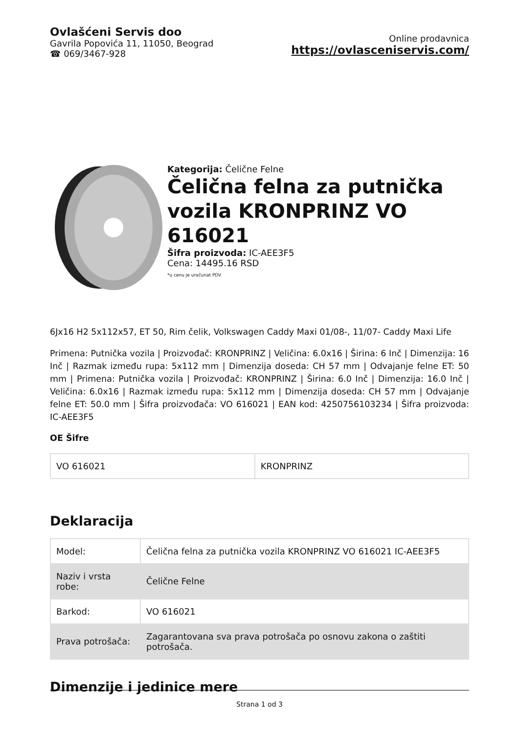Ovlašćeni Servis doo
Gavrila Popovića 11, 11050, Beograd
☎ 069/3467-928
Online prodavnica
https://ovlasceniservis.com/
Kategorija: Čelične Felne
Čelična felna za putnička vozila KRONPRINZ VO 616021
Šifra proizvoda: IC-AEE3F5
Cena: 14495.16 RSD
*u cenu je uračunat PDV
6Jx16 H2 5x112x57, ET 50, Rim čelik, Volkswagen Caddy Maxi 01/08-, 11/07- Caddy Maxi Life
Primena: Putnička vozila | Proizvođač: KRONPRINZ | Veličina: 6.0x16 | Širina: 6 Inč | Dimenzija: 16 Inč | Razmak između rupa: 5x112 mm | Dimenzija doseda: CH 57 mm | Odvajanje felne ET: 50 mm | Primena: Putnička vozila | Proizvođač: KRONPRINZ | Širina: 6.0 Inč | Dimenzija: 16.0 Inč | Veličina: 6.0x16 | Razmak između rupa: 5x112 mm | Dimenzija doseda: CH 57 mm | Odvajanje felne ET: 50.0 mm | Šifra proizvođača: VO 616021 | EAN kod: 4250756103234 | Šifra proizvoda: IC-AEE3F5
OE Šifre
| VO 616021 | KRONPRINZ |
Deklaracija
| Model: | Čelična felna za putnička vozila KRONPRINZ VO 616021 IC-AEE3F5 |
| Naziv i vrsta robe: | Čelične Felne |
| Barkod: | VO 616021 |
| Prava potrošača: | Zagarantovana sva prava potrošača po osnovu zakona o zaštiti potrošača. |
Dimenzije i jedinice mere
Strana 1 od 3